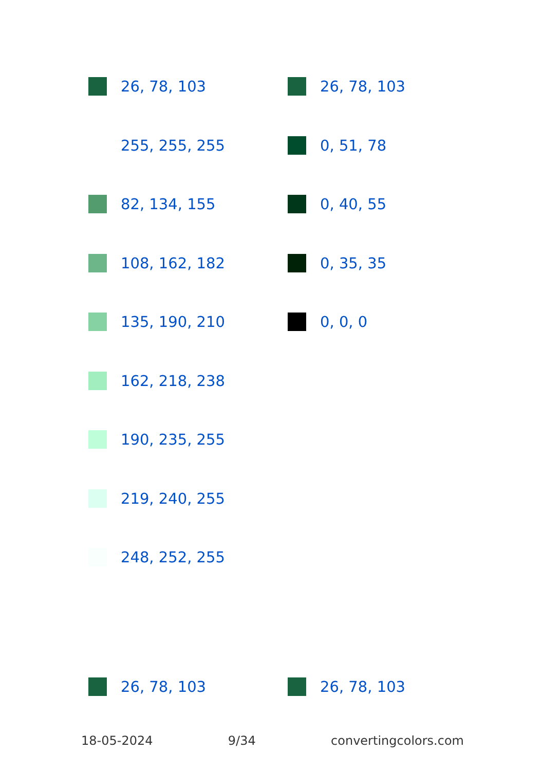26, 78, 103
255, 255, 255
82, 134, 155
108, 162, 182
135, 190, 210
162, 218, 238
190, 235, 255
219, 240, 255
248, 252, 255
26, 78, 103
0, 51, 78
0, 40, 55
0, 35, 35
0, 0, 0
26, 78, 103 26, 78, 103
18-05-2024 9/34 convertingcolors.com